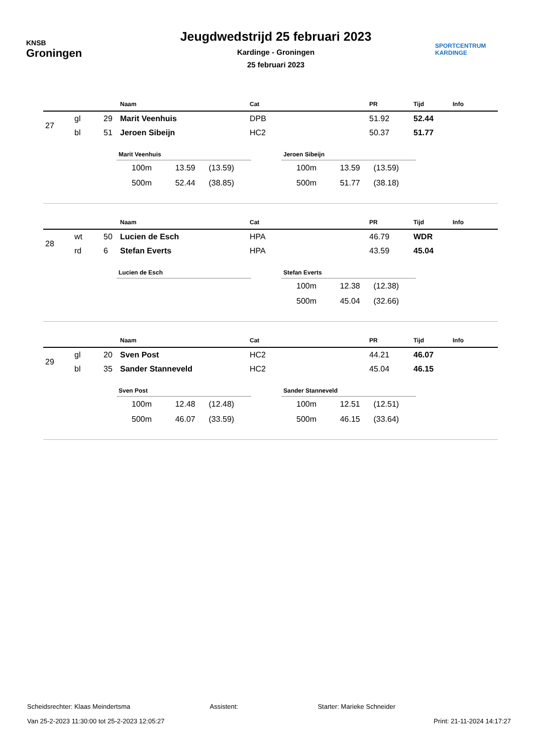KNSB
Groningen
Jeugdwedstrijd 25 februari 2023
Kardinge - Groningen
25 februari 2023
SPORTCENTRUM
KARDINGE
| | | | Naam | Cat | PR | Tijd | Info |
| --- | --- | --- | --- | --- | --- | --- | --- |
| 27 | gl | 29 | Marit Veenhuis | DPB | 51.92 | 52.44 | |
| | bl | 51 | Jeroen Sibeijn | HC2 | 50.37 | 51.77 | |
Marit Veenhuis
| 100m | 13.59 | (13.59) |
| 500m | 52.44 | (38.85) |
Jeroen Sibeijn
| 100m | 13.59 | (13.59) |
| 500m | 51.77 | (38.18) |
| | | | Naam | Cat | PR | Tijd | Info |
| --- | --- | --- | --- | --- | --- | --- | --- |
| 28 | wt | 50 | Lucien de Esch | HPA | 46.79 | WDR | |
| | rd | 6 | Stefan Everts | HPA | 43.59 | 45.04 | |
Lucien de Esch Stefan Everts
| 100m | 12.38 | (12.38) |
| 500m | 45.04 | (32.66) |
| | | | Naam | Cat | PR | Tijd | Info |
| --- | --- | --- | --- | --- | --- | --- | --- |
| 29 | gl | 20 | Sven Post | HC2 | 44.21 | 46.07 | |
| | bl | 35 | Sander Stanneveld | HC2 | 45.04 | 46.15 | |
Sven Post
| 100m | 12.48 | (12.48) |
| 500m | 46.07 | (33.59) |
Sander Stanneveld
| 100m | 12.51 | (12.51) |
| 500m | 46.15 | (33.64) |
Scheidsrechter: Klaas Meindertsma Assistent: Starter: Marieke Schneider
Van 25-2-2023 11:30:00 tot 25-2-2023 12:05:27 Print: 21-11-2024 14:17:27